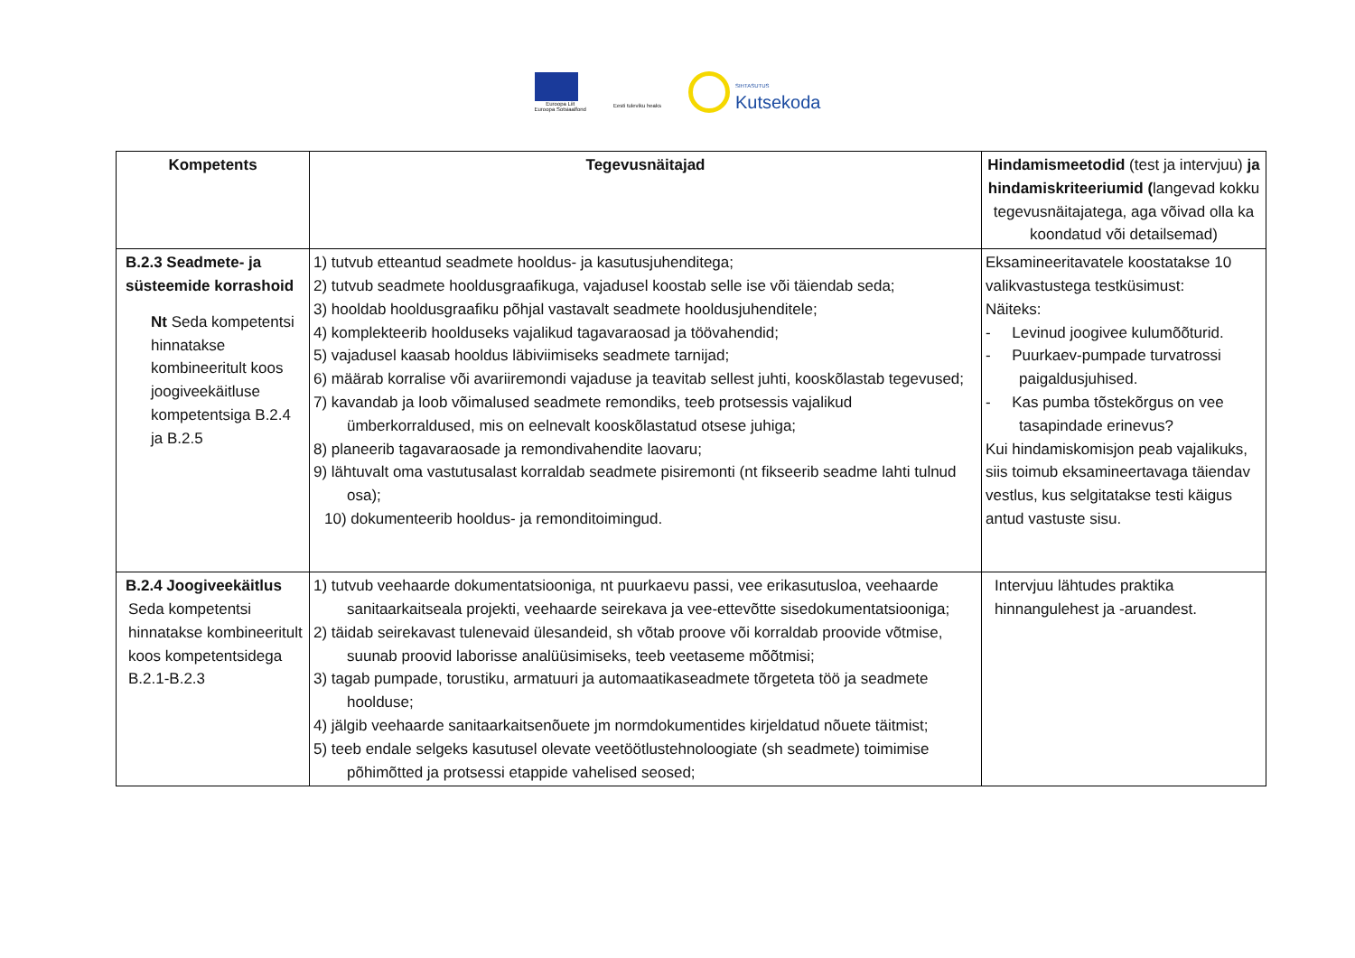Euroopa Liit
Euroopa Sotsiaalfond
Eesti tuleviku heaks
SIHTASUTUS
Kutsekoda
| Kompetents | Tegevusnäitajad | Hindamismeetodid (test ja intervjuu) ja hindamiskriteeriumid ( langevad kokku tegevusnäitajatega, aga võivad olla ka koondatud või detailsemad) |
| --- | --- | --- |
| B.2.3 Seadmete- ja süsteemide korrashoid Nt Seda kompetentsi hinnatakse kombineeritult koos joogiveekäitluse kompetentsiga B.2.4 ja B.2.5 | 1) tutvub etteantud seadmete hooldus- ja kasutusjuhenditega; 2) tutvub seadmete hooldusgraafikuga, vajadusel koostab selle ise või täiendab seda; 3) hooldab hooldusgraafiku põhjal vastavalt seadmete hooldusjuhenditele; 4) komplekteerib hoolduseks vajalikud tagavaraosad ja töövahendid; 5) vajadusel kaasab hooldus läbiviimiseks seadmete tarnijad; 6) määrab korralise või avariiremondi vajaduse ja teavitab sellest juhti, kooskõlastab tegevused; 7) kavandab ja loob võimalused seadmete remondiks, teeb protsessis vajalikud ümberkorraldused, mis on eelnevalt kooskõlastatud otsese juhiga; 8) planeerib tagavaraosade ja remondivahendite laovaru; 9) lähtuvalt oma vastutusalast korraldab seadmete pisiremonti (nt fikseerib seadme lahti tulnud osa); 10) dokumenteerib hooldus- ja remonditoimingud. | Eksamineeritavatele koostatakse 10 valikvastustega testküsimust: Näiteks: - Levinud joogivee kulumõõturid. - Puurkaev-pumpade turvatrossi paigaldusjuhised. - Kas pumba tõstekõrgus on vee tasapindade erinevus? Kui hindamiskomisjon peab vajalikuks, siis toimub eksamineertavaga täiendav vestlus, kus selgitatakse testi käigus antud vastuste sisu. |
| B.2.4 Joogiveekäitlus Seda kompetentsi hinnatakse kombineeritult koos kompetentsidega B.2.1-B.2.3 | 1) tutvub veehaarde dokumentatsiooniga, nt puurkaevu passi, vee erikasutusloa, veehaarde sanitaarkaitseala projekti, veehaarde seirekava ja vee-ettevõtte sisedokumentatsiooniga; 2) täidab seirekavast tulenevaid ülesandeid, sh võtab proove või korraldab proovide võtmise, suunab proovid laborisse analüüsimiseks, teeb veetaseme mõõtmisi; 3) tagab pumpade, torustiku, armatuuri ja automaatikaseadmete tõrgeteta töö ja seadmete hoolduse; 4) jälgib veehaarde sanitaarkaitsenõuete jm normdokumentides kirjeldatud nõuete täitmist; 5) teeb endale selgeks kasutusel olevate veetöötlustehnoloogiate (sh seadmete) toimimise põhimõtted ja protsessi etappide vahelised seosed; | Intervjuu lähtudes praktika hinnangulehest ja -aruandest. |